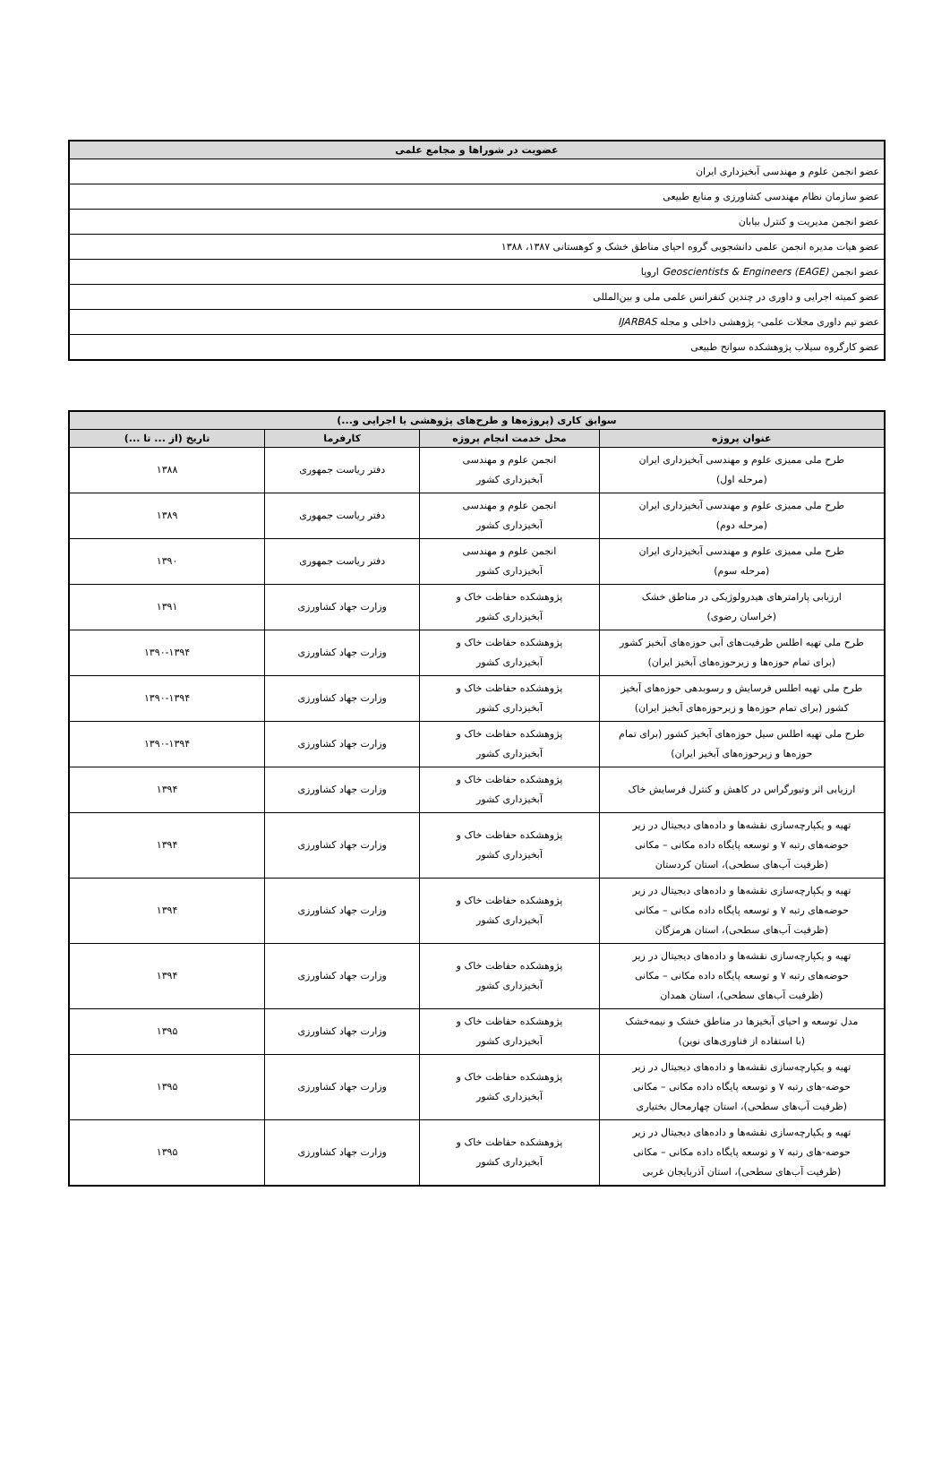| عضویت در شوراها و مجامع علمی |
| --- |
| عضو انجمن علوم و مهندسی آبخیزداری ایران |
| عضو سازمان نظام مهندسی کشاورزی و منابع طبیعی |
| عضو انجمن مدیریت و کنترل بیابان |
| عضو هیات مدیره انجمن علمی دانشجویی گروه احیای مناطق خشک و کوهستانی ۱۳۸۷، ۱۳۸۸ |
| عضو انجمن Geoscientists & Engineers (EAGE) اروپا |
| عضو کمیته اجرایی و داوری در چندین کنفرانس علمی ملی و بین‌المللی |
| عضو تیم داوری مجلات علمی- پژوهشی داخلی و مجله IJARBAS |
| عضو کارگروه سیلاب پژوهشکده سوانح طبیعی |
| سوابق کاری (پروژه‌ها و طرح‌های پژوهشی یا اجرایی و...) | | | |
| --- | --- | --- | --- |
| عنوان پروژه | محل خدمت انجام پروژه | کارفرما | تاریخ (از ... تا ...) |
| طرح ملی ممیزی علوم و مهندسی آبخیزداری ایران (مرحله اول) | انجمن علوم و مهندسی آبخیزداری کشور | دفتر ریاست جمهوری | ۱۳۸۸ |
| طرح ملی ممیزی علوم و مهندسی آبخیزداری ایران (مرحله دوم) | انجمن علوم و مهندسی آبخیزداری کشور | دفتر ریاست جمهوری | ۱۳۸۹ |
| طرح ملی ممیزی علوم و مهندسی آبخیزداری ایران (مرحله سوم) | انجمن علوم و مهندسی آبخیزداری کشور | دفتر ریاست جمهوری | ۱۳۹۰ |
| ارزیابی پارامترهای هیدرولوژیکی در مناطق خشک (خراسان رضوی) | پژوهشکده حفاظت خاک و آبخیزداری کشور | وزارت جهاد کشاورزی | ۱۳۹۱ |
| طرح ملی تهیه اطلس ظرفیت‌های آبی حوزه‌های آبخیز کشور (برای تمام حوزه‌ها و زیرحوزه‌های آبخیز ایران) | پژوهشکده حفاظت خاک و آبخیزداری کشور | وزارت جهاد کشاورزی | ۱۳۹۰-۱۳۹۴ |
| طرح ملی تهیه اطلس فرسایش و رسوبدهی حوزه‌های آبخیز کشور (برای تمام حوزه‌ها و زیرحوزه‌های آبخیز ایران) | پژوهشکده حفاظت خاک و آبخیزداری کشور | وزارت جهاد کشاورزی | ۱۳۹۰-۱۳۹۴ |
| طرح ملی تهیه اطلس سیل حوزه‌های آبخیز کشور (برای تمام حوزه‌ها و زیرحوزه‌های آبخیز ایران) | پژوهشکده حفاظت خاک و آبخیزداری کشور | وزارت جهاد کشاورزی | ۱۳۹۰-۱۳۹۴ |
| ارزیابی اثر وتیورگراس در کاهش و کنترل فرسایش خاک | پژوهشکده حفاظت خاک و آبخیزداری کشور | وزارت جهاد کشاورزی | ۱۳۹۴ |
| تهیه و یکپارچه‌سازی نقشه‌ها و داده‌های دیجیتال در زیر حوضه‌های رتبه ۷ و توسعه پایگاه داده مکانی – مکانی (ظرفیت آب‌های سطحی)، استان کردستان | پژوهشکده حفاظت خاک و آبخیزداری کشور | وزارت جهاد کشاورزی | ۱۳۹۴ |
| تهیه و یکپارچه‌سازی نقشه‌ها و داده‌های دیجیتال در زیر حوضه‌های رتبه ۷ و توسعه پایگاه داده مکانی – مکانی (ظرفیت آب‌های سطحی)، استان هرمزگان | پژوهشکده حفاظت خاک و آبخیزداری کشور | وزارت جهاد کشاورزی | ۱۳۹۴ |
| تهیه و یکپارچه‌سازی نقشه‌ها و داده‌های دیجیتال در زیر حوضه‌های رتبه ۷ و توسعه پایگاه داده مکانی – مکانی (ظرفیت آب‌های سطحی)، استان همدان | پژوهشکده حفاظت خاک و آبخیزداری کشور | وزارت جهاد کشاورزی | ۱۳۹۴ |
| مدل توسعه و احیای آبخیزها در مناطق خشک و نیمه‌خشک (با استفاده از فناوری‌های نوین) | پژوهشکده حفاظت خاک و آبخیزداری کشور | وزارت جهاد کشاورزی | ۱۳۹۵ |
| تهیه و یکپارچه‌سازی نقشه‌ها و داده‌های دیجیتال در زیر حوضه-های رتبه ۷ و توسعه پایگاه داده مکانی – مکانی (ظرفیت آب‌های سطحی)، استان چهارمحال بختیاری | پژوهشکده حفاظت خاک و آبخیزداری کشور | وزارت جهاد کشاورزی | ۱۳۹۵ |
| تهیه و یکپارچه‌سازی نقشه‌ها و داده‌های دیجیتال در زیر حوضه-های رتبه ۷ و توسعه پایگاه داده مکانی – مکانی (ظرفیت آب‌های سطحی)، استان آذربایجان غربی | پژوهشکده حفاظت خاک و آبخیزداری کشور | وزارت جهاد کشاورزی | ۱۳۹۵ |